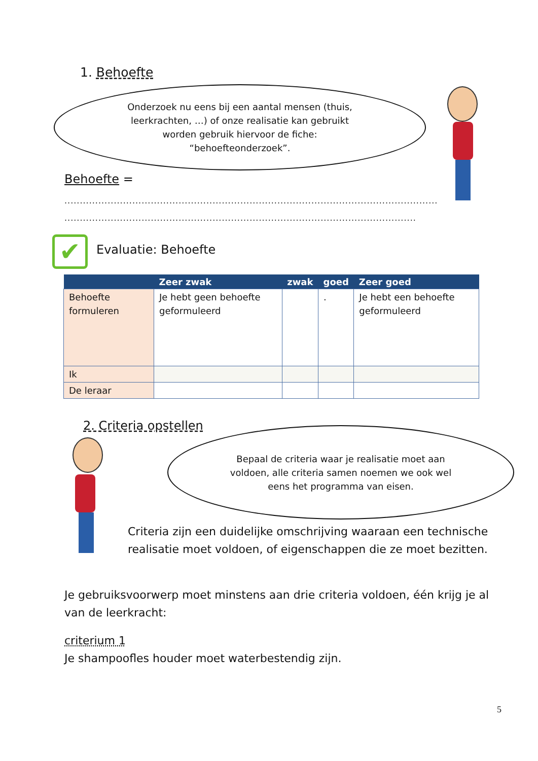1. Behoefte
Onderzoek nu eens bij een aantal mensen (thuis,
leerkrachten, …) of onze realisatie kan gebruikt
worden gebruik hiervoor de fiche:
“behoefteonderzoek”.
Behoefte =
.........................................................................................................................
..................................................................................................................
✔ Evaluatie: Behoefte
| | Zeer zwak | zwak | goed | Zeer goed |
| --- | --- | --- | --- | --- |
| Behoefte formuleren | Je hebt geen behoefte geformuleerd | | . | Je hebt een behoefte geformuleerd |
| Ik | | | | |
| De leraar | | | | |
2. Criteria opstellen
Bepaal de criteria waar je realisatie moet aan
voldoen, alle criteria samen noemen we ook wel
eens het programma van eisen.
Criteria zijn een duidelijke omschrijving waaraan een technische realisatie moet voldoen, of eigenschappen die ze moet bezitten.
Je gebruiksvoorwerp moet minstens aan drie criteria voldoen, één krijg je al van de leerkracht:
criterium 1
Je shampoofles houder moet waterbestendig zijn.
5